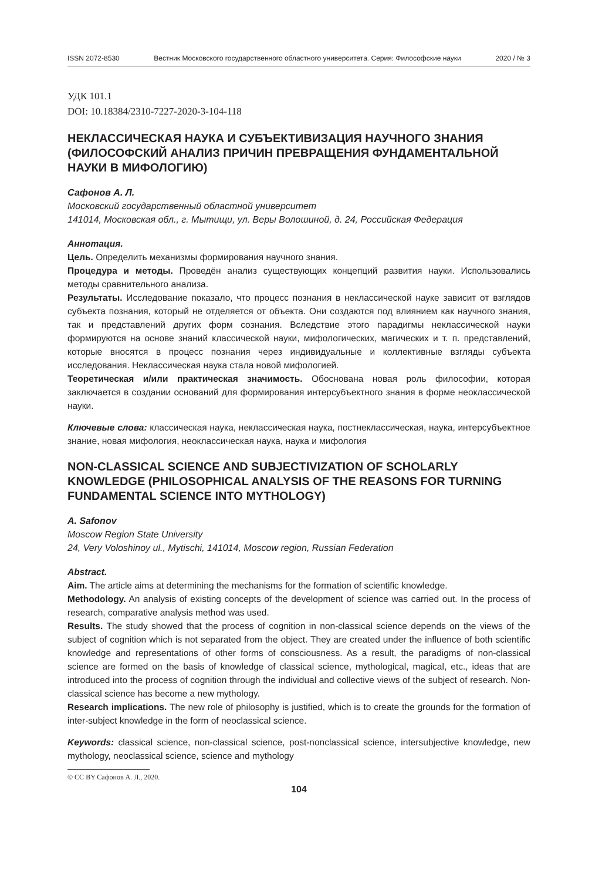ISSN 2072-8530 Вестник Московского государственного областного университета. Серия: Философские науки 2020 / № 3
УДК 101.1
DOI: 10.18384/2310-7227-2020-3-104-118
НЕКЛАССИЧЕСКАЯ НАУКА И СУБЪЕКТИВИЗАЦИЯ НАУЧНОГО ЗНАНИЯ (ФИЛОСОФСКИЙ АНАЛИЗ ПРИЧИН ПРЕВРАЩЕНИЯ ФУНДАМЕНТАЛЬНОЙ НАУКИ В МИФОЛОГИЮ)
Сафонов А. Л.
Московский государственный областной университет
141014, Московская обл., г. Мытищи, ул. Веры Волошиной, д. 24, Российская Федерация
Аннотация.
Цель. Определить механизмы формирования научного знания.
Процедура и методы. Проведён анализ существующих концепций развития науки. Использовались методы сравнительного анализа.
Результаты. Исследование показало, что процесс познания в неклассической науке зависит от взглядов субъекта познания, который не отделяется от объекта. Они создаются под влиянием как научного знания, так и представлений других форм сознания. Вследствие этого парадигмы неклассической науки формируются на основе знаний классической науки, мифологических, магических и т. п. представлений, которые вносятся в процесс познания через индивидуальные и коллективные взгляды субъекта исследования. Неклассическая наука стала новой мифологией.
Теоретическая и/или практическая значимость. Обоснована новая роль философии, которая заключается в создании оснований для формирования интерсубъектного знания в форме неоклассической науки.
Ключевые слова: классическая наука, неклассическая наука, постнеклассическая, наука, интерсубъектное знание, новая мифология, неоклассическая наука, наука и мифология
NON-CLASSICAL SCIENCE AND SUBJECTIVIZATION OF SCHOLARLY KNOWLEDGE (PHILOSOPHICAL ANALYSIS OF THE REASONS FOR TURNING FUNDAMENTAL SCIENCE INTO MYTHOLOGY)
A. Safonov
Moscow Region State University
24, Very Voloshinoy ul., Mytischi, 141014, Moscow region, Russian Federation
Abstract.
Aim. The article aims at determining the mechanisms for the formation of scientific knowledge.
Methodology. An analysis of existing concepts of the development of science was carried out. In the process of research, comparative analysis method was used.
Results. The study showed that the process of cognition in non-classical science depends on the views of the subject of cognition which is not separated from the object. They are created under the influence of both scientific knowledge and representations of other forms of consciousness. As a result, the paradigms of non-classical science are formed on the basis of knowledge of classical science, mythological, magical, etc., ideas that are introduced into the process of cognition through the individual and collective views of the subject of research. Non-classical science has become a new mythology.
Research implications. The new role of philosophy is justified, which is to create the grounds for the formation of inter-subject knowledge in the form of neoclassical science.
Keywords: classical science, non-classical science, post-nonclassical science, intersubjective knowledge, new mythology, neoclassical science, science and mythology
© CC BY Сафонов А. Л., 2020.
104